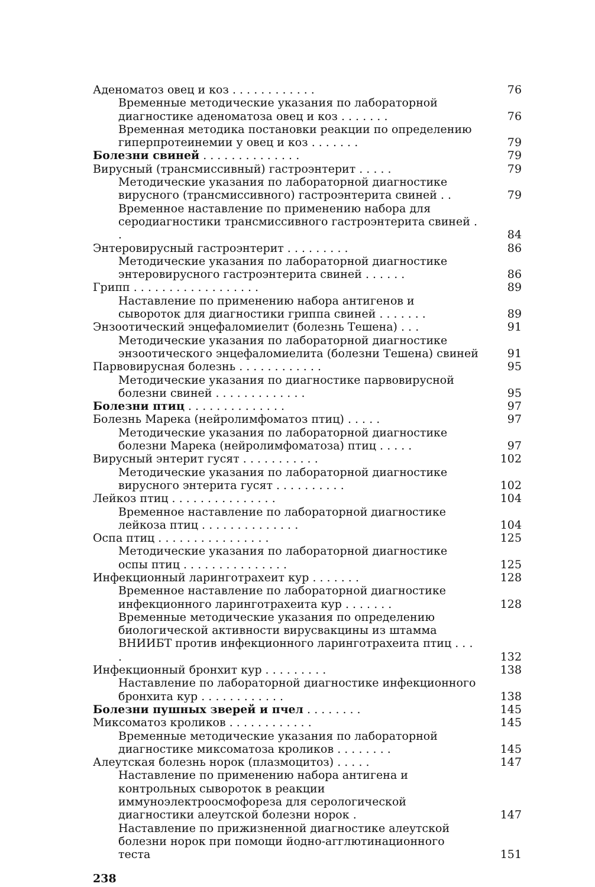Аденоматоз овец и коз . . . . . . . . . . . . 76
Временные методические указания по лабораторной диагностике аденоматоза овец и коз . . . . . . .
76
Временная методика постановки реакции по определению гиперпротеинемии у овец и коз . . . . . . .
79
Болезни свиней . . . . . . . . . . . . . . 79
Вирусный (трансмиссивный) гастроэнтерит . . . . . 79
Методические указания по лабораторной диагностике вирусного (трансмиссивного) гастроэнтерита свиней . .
79
Временное наставление по применению набора для серодиагностики трансмиссивного гастроэнтерита свиней . .
84
Энтеровирусный гастроэнтерит . . . . . . . . . 86
Методические указания по лабораторной диагностике энтеровирусного гастроэнтерита свиней . . . . . .
86
Грипп . . . . . . . . . . . . . . . . . . 89
Наставление по применению набора антигенов и сывороток для диагностики гриппа свиней . . . . . . .
89
Энзоотический энцефаломиелит (болезнь Тешена) . . . 91
Методические указания по лабораторной диагностике энзоотического энцефаломиелита (болезни Тешена) свиней
91
Парвовирусная болезнь . . . . . . . . . . . . 95
Методические указания по диагностике парвовирусной болезни свиней . . . . . . . . . . . . .
95
Болезни птиц . . . . . . . . . . . . . . 97
Болезнь Марека (нейролимфоматоз птиц) . . . . . 97
Методические указания по лабораторной диагностике болезни Марека (нейролимфоматоза) птиц . . . . .
97
Вирусный энтерит гусят . . . . . . . . . . . 102
Методические указания по лабораторной диагностике вирусного энтерита гусят . . . . . . . . . .
102
Лейкоз птиц . . . . . . . . . . . . . . . 104
Временное наставление по лабораторной диагностике лейкоза птиц . . . . . . . . . . . . . .
104
Оспа птиц . . . . . . . . . . . . . . . . 125
Методические указания по лабораторной диагностике оспы птиц . . . . . . . . . . . . . . .
125
Инфекционный ларинготрахеит кур . . . . . . . 128
Временное наставление по лабораторной диагностике инфекционного ларинготрахеита кур . . . . . . .
128
Временные методические указания по определению биологической активности вирусвакцины из штамма ВНИИБТ против инфекционного ларинготрахеита птиц . . . .
132
Инфекционный бронхит кур . . . . . . . . . 138
Наставление по лабораторной диагностике инфекционного бронхита кур . . . . . . . . . . . .
138
Болезни пушных зверей и пчел . . . . . . . . 145
Миксоматоз кроликов . . . . . . . . . . . . 145
Временные методические указания по лабораторной диагностике миксоматоза кроликов . . . . . . . .
145
Алеутская болезнь норок (плазмоцитоз) . . . . . 147
Наставление по применению набора антигена и контрольных сывороток в реакции иммуноэлектроосмофореза для серологической диагностики алеутской болезни норок .
147
Наставление по прижизненной диагностике алеутской болезни норок при помощи йодно-агглютинационного теста
151
238